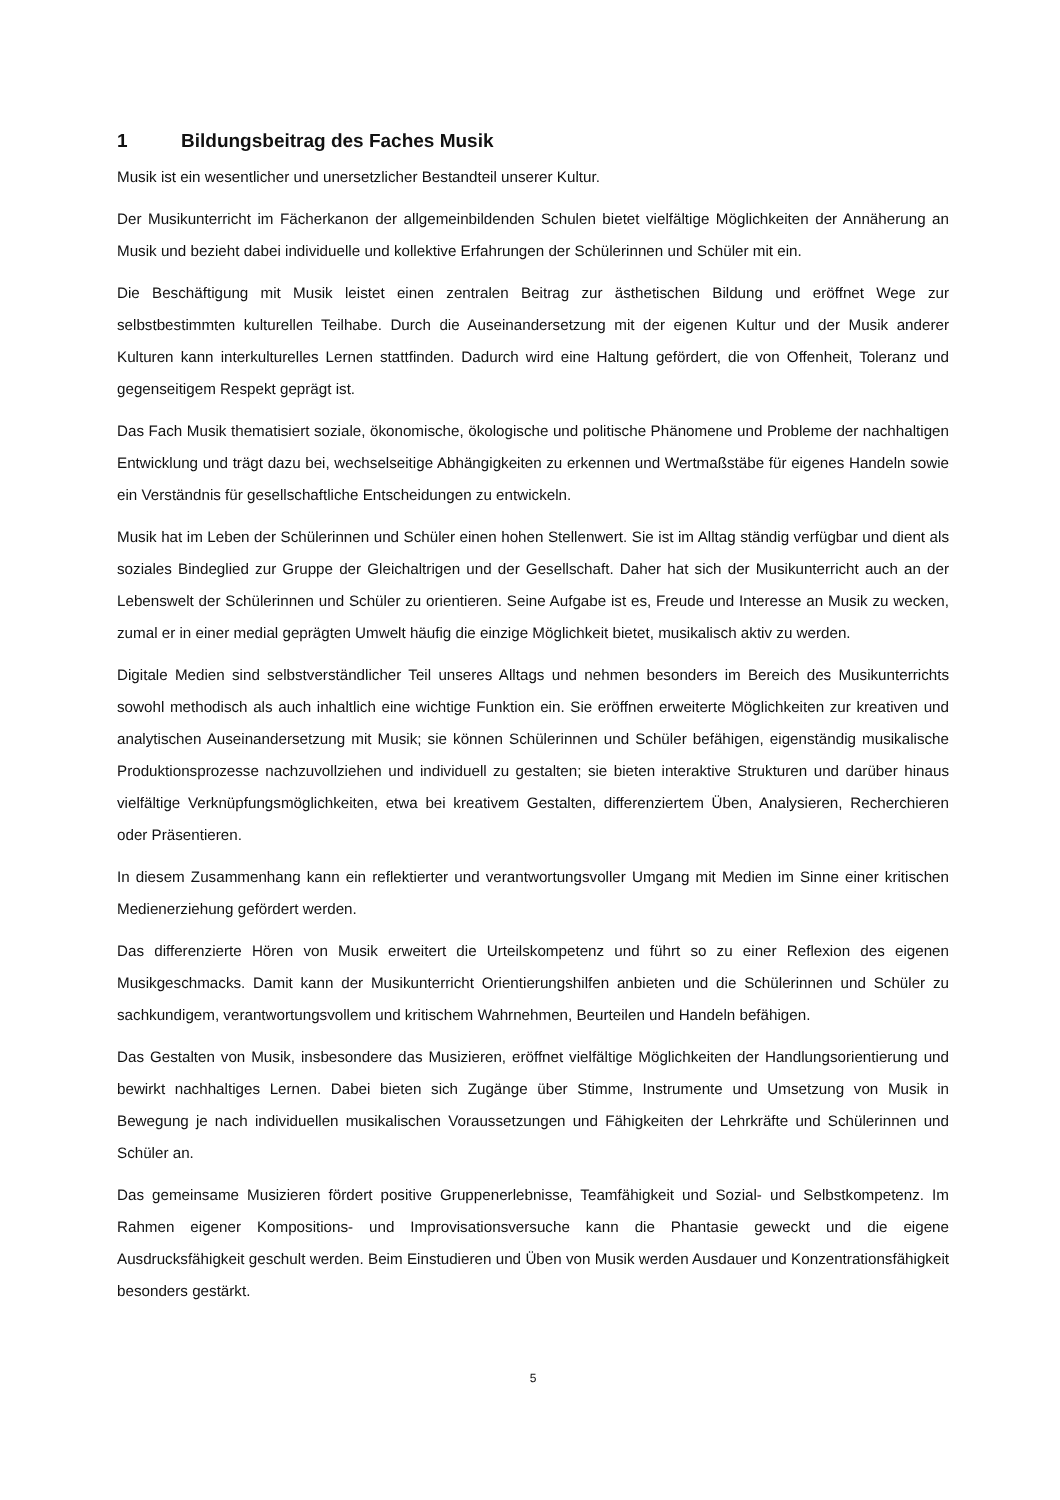1 Bildungsbeitrag des Faches Musik
Musik ist ein wesentlicher und unersetzlicher Bestandteil unserer Kultur.
Der Musikunterricht im Fächerkanon der allgemeinbildenden Schulen bietet vielfältige Möglichkeiten der Annäherung an Musik und bezieht dabei individuelle und kollektive Erfahrungen der Schülerinnen und Schüler mit ein.
Die Beschäftigung mit Musik leistet einen zentralen Beitrag zur ästhetischen Bildung und eröffnet Wege zur selbstbestimmten kulturellen Teilhabe. Durch die Auseinandersetzung mit der eigenen Kultur und der Musik anderer Kulturen kann interkulturelles Lernen stattfinden. Dadurch wird eine Haltung gefördert, die von Offenheit, Toleranz und gegenseitigem Respekt geprägt ist.
Das Fach Musik thematisiert soziale, ökonomische, ökologische und politische Phänomene und Probleme der nachhaltigen Entwicklung und trägt dazu bei, wechselseitige Abhängigkeiten zu erkennen und Wertmaßstäbe für eigenes Handeln sowie ein Verständnis für gesellschaftliche Entscheidungen zu entwickeln.
Musik hat im Leben der Schülerinnen und Schüler einen hohen Stellenwert. Sie ist im Alltag ständig verfügbar und dient als soziales Bindeglied zur Gruppe der Gleichaltrigen und der Gesellschaft. Daher hat sich der Musikunterricht auch an der Lebenswelt der Schülerinnen und Schüler zu orientieren. Seine Aufgabe ist es, Freude und Interesse an Musik zu wecken, zumal er in einer medial geprägten Umwelt häufig die einzige Möglichkeit bietet, musikalisch aktiv zu werden.
Digitale Medien sind selbstverständlicher Teil unseres Alltags und nehmen besonders im Bereich des Musikunterrichts sowohl methodisch als auch inhaltlich eine wichtige Funktion ein. Sie eröffnen erweiterte Möglichkeiten zur kreativen und analytischen Auseinandersetzung mit Musik; sie können Schülerinnen und Schüler befähigen, eigenständig musikalische Produktionsprozesse nachzuvollziehen und individuell zu gestalten; sie bieten interaktive Strukturen und darüber hinaus vielfältige Verknüpfungsmöglichkeiten, etwa bei kreativem Gestalten, differenziertem Üben, Analysieren, Recherchieren oder Präsentieren.
In diesem Zusammenhang kann ein reflektierter und verantwortungsvoller Umgang mit Medien im Sinne einer kritischen Medienerziehung gefördert werden.
Das differenzierte Hören von Musik erweitert die Urteilskompetenz und führt so zu einer Reflexion des eigenen Musikgeschmacks. Damit kann der Musikunterricht Orientierungshilfen anbieten und die Schülerinnen und Schüler zu sachkundigem, verantwortungsvollem und kritischem Wahrnehmen, Beurteilen und Handeln befähigen.
Das Gestalten von Musik, insbesondere das Musizieren, eröffnet vielfältige Möglichkeiten der Handlungsorientierung und bewirkt nachhaltiges Lernen. Dabei bieten sich Zugänge über Stimme, Instrumente und Umsetzung von Musik in Bewegung je nach individuellen musikalischen Voraussetzungen und Fähigkeiten der Lehrkräfte und Schülerinnen und Schüler an.
Das gemeinsame Musizieren fördert positive Gruppenerlebnisse, Teamfähigkeit und Sozial- und Selbstkompetenz. Im Rahmen eigener Kompositions- und Improvisationsversuche kann die Phantasie geweckt und die eigene Ausdrucksfähigkeit geschult werden. Beim Einstudieren und Üben von Musik werden Ausdauer und Konzentrationsfähigkeit besonders gestärkt.
5